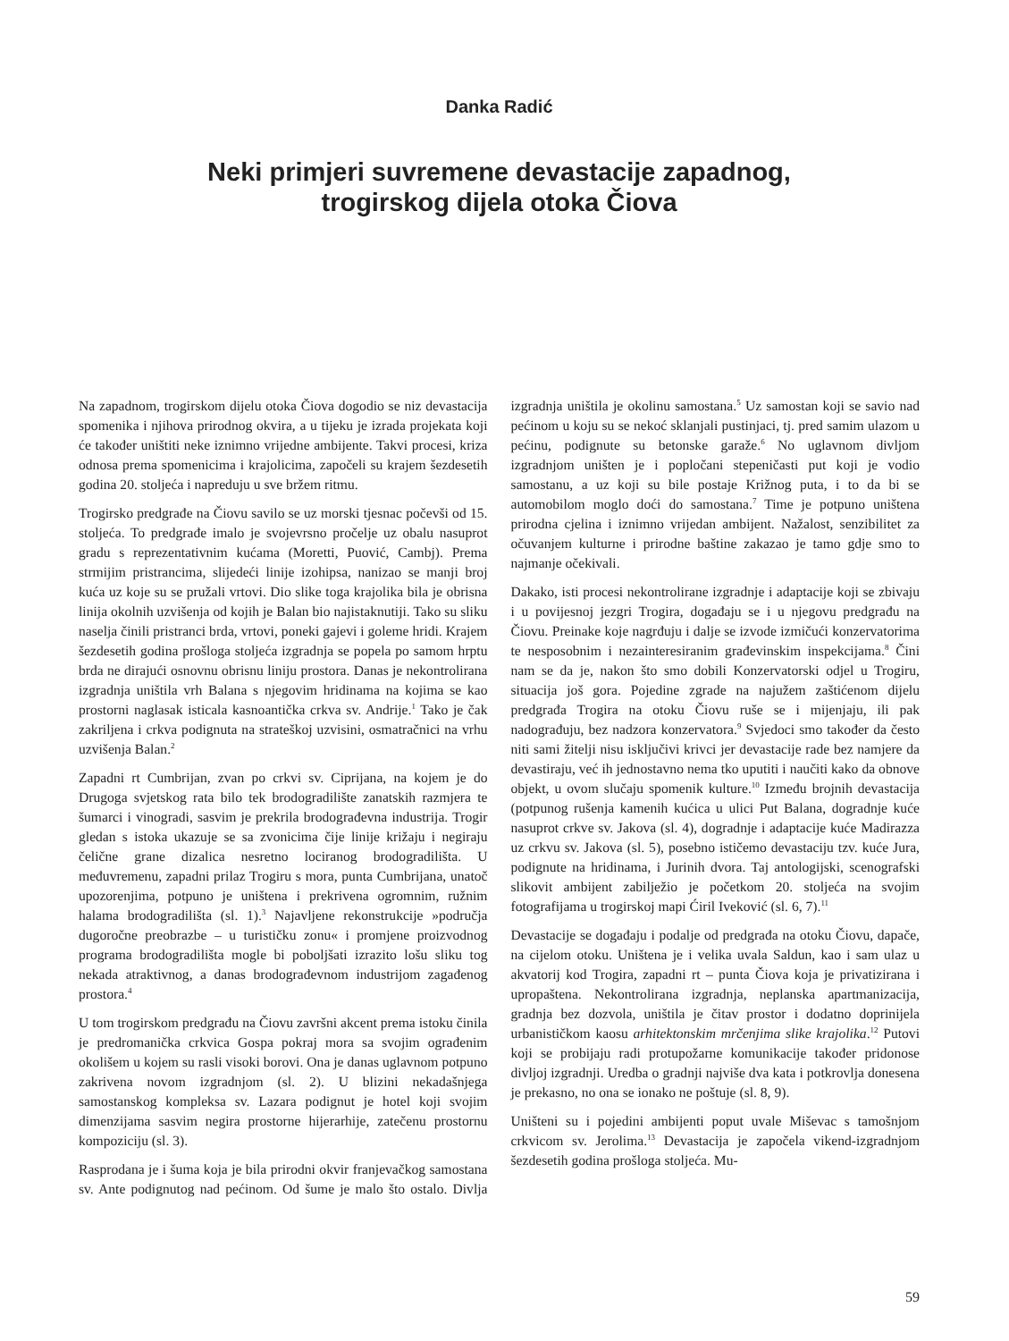Danka Radić
Neki primjeri suvremene devastacije zapadnog,
trogirskog dijela otoka Čiova
Na zapadnom, trogirskom dijelu otoka Čiova dogodio se niz devastacija spomenika i njihova prirodnog okvira, a u tijeku je izrada projekata koji će također uništiti neke iznimno vrijedne ambijente. Takvi procesi, kriza odnosa prema spomenicima i krajolicima, započeli su krajem šezdesetih godina 20. stoljeća i napreduju u sve bržem ritmu.
Trogirsko predgrađe na Čiovu savilo se uz morski tjesnac počevši od 15. stoljeća. To predgrađe imalo je svojevrsno pročelje uz obalu nasuprot gradu s reprezentativnim kućama (Moretti, Puović, Cambj). Prema strmijim pristrancima, slijedeći linije izohipsa, nanizao se manji broj kuća uz koje su se pružali vrtovi. Dio slike toga krajolika bila je obrisna linija okolnih uzvišenja od kojih je Balan bio najistaknutiji. Tako su sliku naselja činili pristranci brda, vrtovi, poneki gajevi i goleme hridi. Krajem šezdesetih godina prošloga stoljeća izgradnja se popela po samom hrptu brda ne dirajući osnovnu obrisnu liniju prostora. Danas je nekontrolirana izgradnja uništila vrh Balana s njegovim hridinama na kojima se kao prostorni naglasak isticala kasnoantička crkva sv. Andrije.<sup>1</sup> Tako je čak zakriljena i crkva podignuta na strateškoj uzvisini, osmatračnici na vrhu uzvišenja Balan.<sup>2</sup>
Zapadni rt Cumbrijan, zvan po crkvi sv. Ciprijana, na kojem je do Drugoga svjetskog rata bilo tek brodogradilište zanatskih razmjera te šumarci i vinogradi, sasvim je prekrila brodograđevna industrija. Trogir gledan s istoka ukazuje se sa zvonicima čije linije križaju i negiraju čelične grane dizalica nesretno lociranog brodogradilišta. U međuvremenu, zapadni prilaz Trogiru s mora, punta Cumbrijana, unatoč upozorenjima, potpuno je uništena i prekrivena ogromnim, ružnim halama brodogradilišta (sl. 1).<sup>3</sup> Najavljene rekonstrukcije »područja dugoročne preobrazbe – u turističku zonu« i promjene proizvodnog programa brodogradilišta mogle bi poboljšati izrazito lošu sliku tog nekada atraktivnog, a danas brodograđevnom industrijom zagađenog prostora.<sup>4</sup>
U tom trogirskom predgrađu na Čiovu završni akcent prema istoku činila je predromanička crkvica Gospa pokraj mora sa svojim ograđenim okolišem u kojem su rasli visoki borovi. Ona je danas uglavnom potpuno zakrivena novom izgradnjom (sl. 2). U blizini nekadašnjega samostanskog kompleksa sv. Lazara podignut je hotel koji svojim dimenzijama sasvim negira prostorne hijerarhije, zatečenu prostornu kompoziciju (sl. 3).
Rasprodana je i šuma koja je bila prirodni okvir franjevačkog samostana sv. Ante podignutog nad pećinom. Od šume je malo što ostalo. Divlja izgradnja uništila je okolinu samostana.<sup>5</sup> Uz samostan koji se savio nad pećinom u koju su se nekoć sklanjali pustinjaci, tj. pred samim ulazom u pećinu, podignute su betonske garaže.<sup>6</sup> No uglavnom divljom izgradnjom uništen je i popločani stepeničasti put koji je vodio samostanu, a uz koji su bile postaje Križnog puta, i to da bi se automobilom moglo doći do samostana.<sup>7</sup> Time je potpuno uništena prirodna cjelina i iznimno vrijedan ambijent. Nažalost, senzibilitet za očuvanjem kulturne i prirodne baštine zakazao je tamo gdje smo to najmanje očekivali.
Dakako, isti procesi nekontrolirane izgradnje i adaptacije koji se zbivaju i u povijesnoj jezgri Trogira, događaju se i u njegovu predgrađu na Čiovu. Preinake koje nagrđuju i dalje se izvode izmičući konzervatorima te nesposobnim i nezainteresiranim građevinskim inspekcijama.<sup>8</sup> Čini nam se da je, nakon što smo dobili Konzervatorski odjel u Trogiru, situacija još gora. Pojedine zgrade na najužem zaštićenom dijelu predgrađa Trogira na otoku Čiovu ruše se i mijenjaju, ili pak nadograđuju, bez nadzora konzervatora.<sup>9</sup> Svjedoci smo također da često niti sami žitelji nisu isključivi krivci jer devastacije rade bez namjere da devastiraju, već ih jednostavno nema tko uputiti i naučiti kako da obnove objekt, u ovom slučaju spomenik kulture.<sup>10</sup> Između brojnih devastacija (potpunog rušenja kamenih kućica u ulici Put Balana, dogradnje kuće nasuprot crkve sv. Jakova (sl. 4), dogradnje i adaptacije kuće Madirazza uz crkvu sv. Jakova (sl. 5), posebno ističemo devastaciju tzv. kuće Jura, podignute na hridinama, i Jurinih dvora. Taj antologijski, scenografski slikovit ambijent zabilježio je početkom 20. stoljeća na svojim fotografijama u trogirskoj mapi Ćiril Iveković (sl. 6, 7).<sup>11</sup>
Devastacije se događaju i podalje od predgrađa na otoku Čiovu, dapače, na cijelom otoku. Uništena je i velika uvala Saldun, kao i sam ulaz u akvatorij kod Trogira, zapadni rt – punta Čiova koja je privatizirana i upropaštena. Nekontrolirana izgradnja, neplanska apartmanizacija, gradnja bez dozvola, uništila je čitav prostor i dodatno doprinijela urbanističkom kaosu arhitektonskim mrčenjima slike krajolika.<sup>12</sup> Putovi koji se probijaju radi protupožarne komunikacije također pridonose divljoj izgradnji. Uredba o gradnji najviše dva kata i potkrovlja donesena je prekasno, no ona se ionako ne poštuje (sl. 8, 9).
Uništeni su i pojedini ambijenti poput uvale Miševac s tamošnjom crkvicom sv. Jerolima.<sup>13</sup> Devastacija je započela vikend-izgradnjom šezdesetih godina prošloga stoljeća. Mu-
59